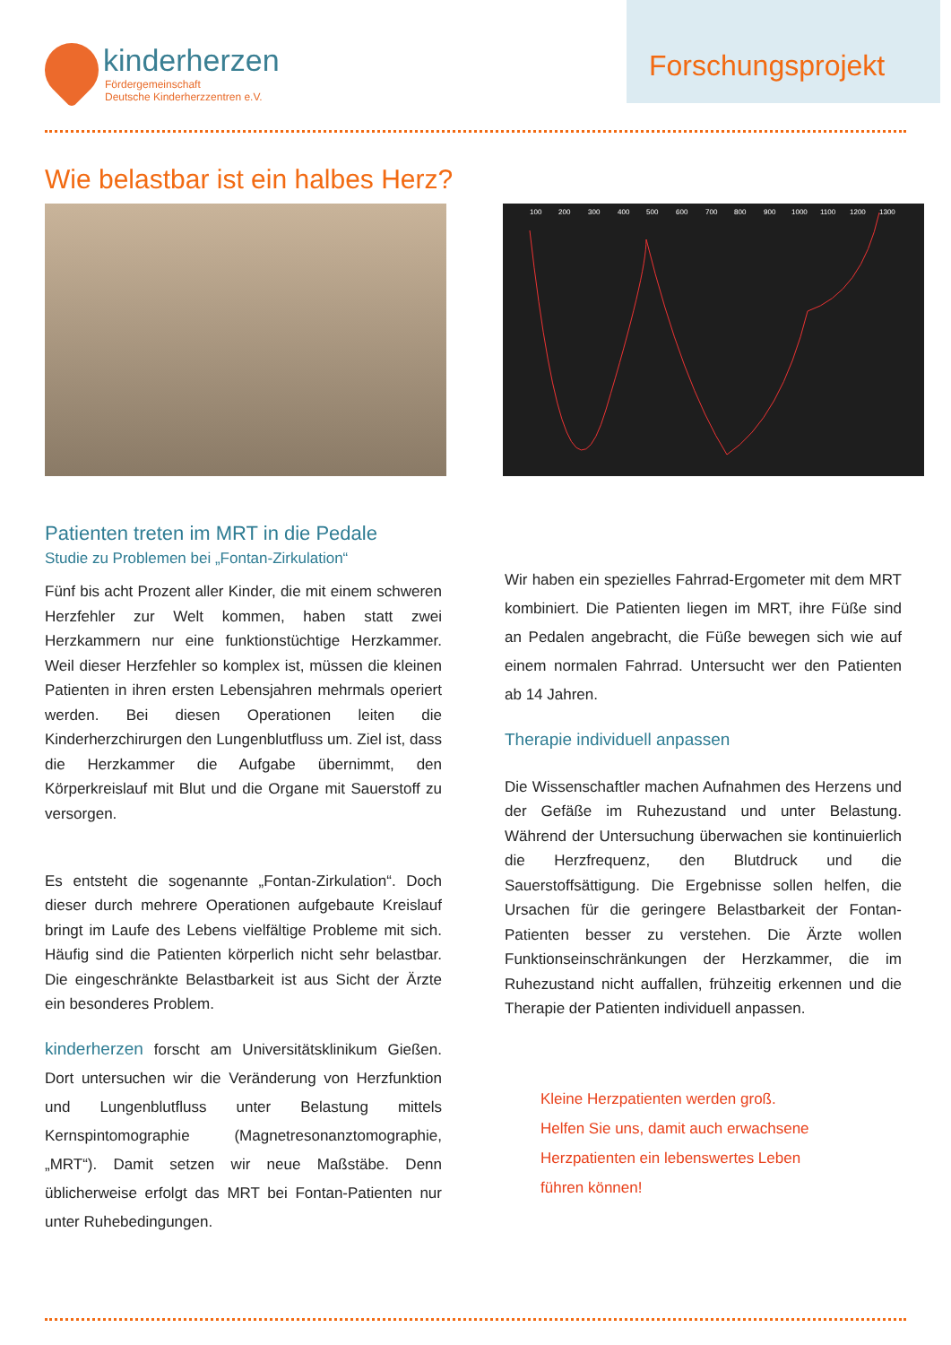kinderherzen
Fördergemeinschaft
Deutsche Kinderherzzentren e.V.
Forschungsprojekt
Wie belastbar ist ein halbes Herz?
100
200
300
400
500
600
700
800
900
1000
1100
1200
1300
Patienten treten im MRT in die Pedale
Studie zu Problemen bei „Fontan-Zirkulation“
Fünf bis acht Prozent aller Kinder, die mit einem schweren Herzfehler zur Welt kommen, haben statt zwei Herzkammern nur eine funktionstüchtige Herzkammer. Weil dieser Herzfehler so komplex ist, müssen die kleinen Patienten in ihren ersten Lebensjahren mehrmals operiert werden. Bei diesen Operationen leiten die Kinderherzchirurgen den Lungenblutfluss um. Ziel ist, dass die Herzkammer die Aufgabe übernimmt, den Körperkreislauf mit Blut und die Organe mit Sauerstoff zu versorgen.
Es entsteht die sogenannte „Fontan-Zirkulation“. Doch dieser durch mehrere Operationen aufgebaute Kreislauf bringt im Laufe des Lebens vielfältige Probleme mit sich. Häufig sind die Patienten körperlich nicht sehr belastbar. Die eingeschränkte Belastbarkeit ist aus Sicht der Ärzte ein besonderes Problem.
kinderherzen forscht am Universitätsklinikum Gießen. Dort untersuchen wir die Veränderung von Herzfunktion und Lungenblutfluss unter Belastung mittels Kernspintomographie (Magnetresonanztomographie, „MRT“). Damit setzen wir neue Maßstäbe. Denn üblicherweise erfolgt das MRT bei Fontan-Patienten nur unter Ruhebedingungen.
Wir haben ein spezielles Fahrrad-Ergometer mit dem MRT kombiniert. Die Patienten liegen im MRT, ihre Füße sind an Pedalen angebracht, die Füße bewegen sich wie auf einem normalen Fahrrad. Untersucht wer den Patienten ab 14 Jahren.
Therapie individuell anpassen
Die Wissenschaftler machen Aufnahmen des Herzens und der Gefäße im Ruhezustand und unter Belastung. Während der Untersuchung überwachen sie kontinuierlich die Herzfrequenz, den Blutdruck und die Sauerstoffsättigung. Die Ergebnisse sollen helfen, die Ursachen für die geringere Belastbarkeit der Fontan-Patienten besser zu verstehen. Die Ärzte wollen Funktionseinschränkungen der Herzkammer, die im Ruhezustand nicht auffallen, frühzeitig erkennen und die Therapie der Patienten individuell anpassen.
Kleine Herzpatienten werden groß.
Helfen Sie uns, damit auch erwachsene
Herzpatienten ein lebenswertes Leben
führen können!